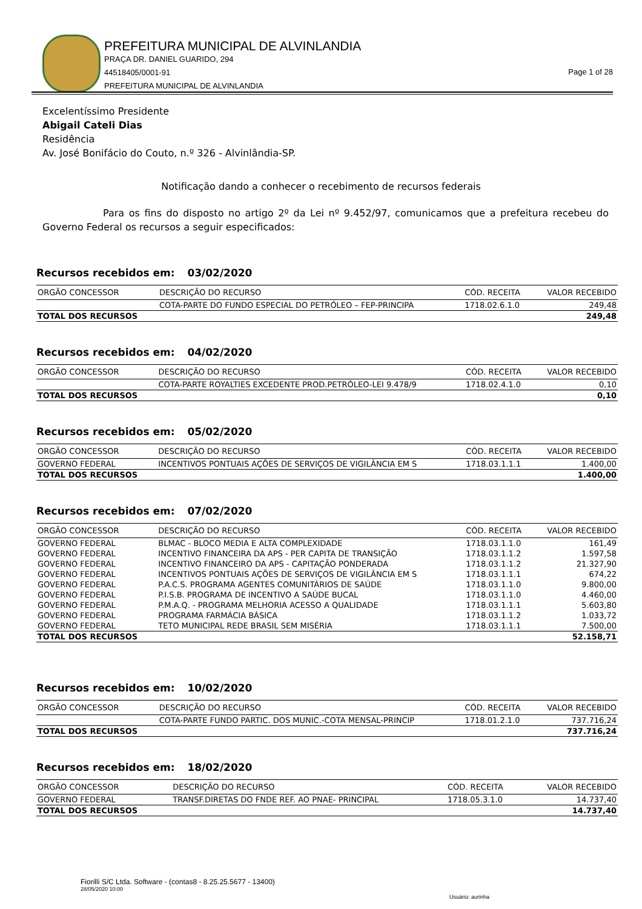PREFEITURA MUNICIPAL DE ALVINLANDIA
PRAÇA DR. DANIEL GUARIDO, 294
44518405/0001-91
PREFEITURA MUNICIPAL DE ALVINLANDIA
Page 1 of 28
Excelentíssimo Presidente
Abigail Cateli Dias
Residência
Av. José Bonifácio do Couto, n.º 326 - Alvinlândia-SP.
Notificação dando a conhecer o recebimento de recursos federais
Para os fins do disposto no artigo 2º da Lei nº 9.452/97, comunicamos que a prefeitura recebeu do Governo Federal os recursos a seguir especificados:
Recursos recebidos em: 03/02/2020
| ORGÃO CONCESSOR | DESCRIÇÃO DO RECURSO | CÓD. RECEITA | VALOR RECEBIDO |
| --- | --- | --- | --- |
| | COTA-PARTE DO FUNDO ESPECIAL DO PETRÓLEO – FEP-PRINCIPA | 1718.02.6.1.0 | 249,48 |
| TOTAL DOS RECURSOS | | | 249,48 |
Recursos recebidos em: 04/02/2020
| ORGÃO CONCESSOR | DESCRIÇÃO DO RECURSO | CÓD. RECEITA | VALOR RECEBIDO |
| --- | --- | --- | --- |
| | COTA-PARTE ROYALTIES EXCEDENTE PROD.PETRÓLEO-LEI 9.478/9 | 1718.02.4.1.0 | 0,10 |
| TOTAL DOS RECURSOS | | | 0,10 |
Recursos recebidos em: 05/02/2020
| ORGÃO CONCESSOR | DESCRIÇÃO DO RECURSO | CÓD. RECEITA | VALOR RECEBIDO |
| --- | --- | --- | --- |
| GOVERNO FEDERAL | INCENTIVOS PONTUAIS AÇÕES DE SERVIÇOS DE VIGILÂNCIA EM S | 1718.03.1.1.1 | 1.400,00 |
| TOTAL DOS RECURSOS | | | 1.400,00 |
Recursos recebidos em: 07/02/2020
| ORGÃO CONCESSOR | DESCRIÇÃO DO RECURSO | CÓD. RECEITA | VALOR RECEBIDO |
| --- | --- | --- | --- |
| GOVERNO FEDERAL | BLMAC - BLOCO MEDIA E ALTA COMPLEXIDADE | 1718.03.1.1.0 | 161,49 |
| GOVERNO FEDERAL | INCENTIVO FINANCEIRA DA APS - PER CAPITA DE TRANSIÇÃO | 1718.03.1.1.2 | 1.597,58 |
| GOVERNO FEDERAL | INCENTIVO FINANCEIRO DA APS - CAPITAÇÃO PONDERADA | 1718.03.1.1.2 | 21.327,90 |
| GOVERNO FEDERAL | INCENTIVOS PONTUAIS AÇÕES DE SERVIÇOS DE VIGILÂNCIA EM S | 1718.03.1.1.1 | 674,22 |
| GOVERNO FEDERAL | P.A.C.S. PROGRAMA AGENTES COMUNITÁRIOS DE SAÚDE | 1718.03.1.1.0 | 9.800,00 |
| GOVERNO FEDERAL | P.I.S.B. PROGRAMA DE INCENTIVO A SAÚDE BUCAL | 1718.03.1.1.0 | 4.460,00 |
| GOVERNO FEDERAL | P.M.A.Q. - PROGRAMA MELHORIA ACESSO A QUALIDADE | 1718.03.1.1.1 | 5.603,80 |
| GOVERNO FEDERAL | PROGRAMA FARMÁCIA BÁSICA | 1718.03.1.1.2 | 1.033,72 |
| GOVERNO FEDERAL | TETO MUNICIPAL REDE BRASIL SEM MISÉRIA | 1718.03.1.1.1 | 7.500,00 |
| TOTAL DOS RECURSOS | | | 52.158,71 |
Recursos recebidos em: 10/02/2020
| ORGÃO CONCESSOR | DESCRIÇÃO DO RECURSO | CÓD. RECEITA | VALOR RECEBIDO |
| --- | --- | --- | --- |
| | COTA-PARTE FUNDO PARTIC. DOS MUNIC.-COTA MENSAL-PRINCIP | 1718.01.2.1.0 | 737.716,24 |
| TOTAL DOS RECURSOS | | | 737.716,24 |
Recursos recebidos em: 18/02/2020
| ORGÃO CONCESSOR | DESCRIÇÃO DO RECURSO | CÓD. RECEITA | VALOR RECEBIDO |
| --- | --- | --- | --- |
| GOVERNO FEDERAL | TRANSF.DIRETAS DO FNDE REF. AO PNAE- PRINCIPAL | 1718.05.3.1.0 | 14.737,40 |
| TOTAL DOS RECURSOS | | | 14.737,40 |
Fiorilli S/C Ltda. Software - (contas8 - 8.25.25.5677 - 13400)
28/05/2020 10:00
Usuário: aurinha